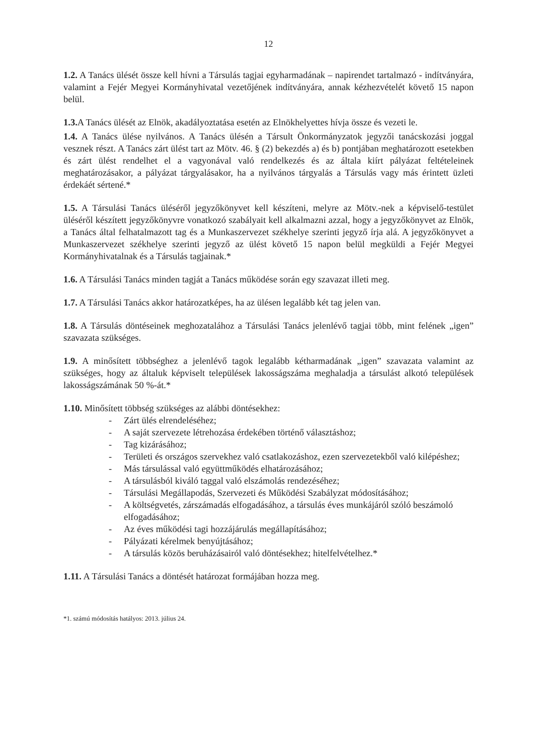12
1.2. A Tanács ülését össze kell hívni a Társulás tagjai egyharmadának – napirendet tartalmazó - indítványára, valamint a Fejér Megyei Kormányhivatal vezetőjének indítványára, annak kézhezvételét követő 15 napon belül.
1.3. A Tanács ülését az Elnök, akadályoztatása esetén az Elnökhelyettes hívja össze és vezeti le.
1.4. A Tanács ülése nyilvános. A Tanács ülésén a Társult Önkormányzatok jegyzői tanácskozási joggal vesznek részt. A Tanács zárt ülést tart az Mötv. 46. § (2) bekezdés a) és b) pontjában meghatározott esetekben és zárt ülést rendelhet el a vagyonával való rendelkezés és az általa kiírt pályázat feltételeinek meghatározásakor, a pályázat tárgyalásakor, ha a nyilvános tárgyalás a Társulás vagy más érintett üzleti érdekáét sértené.*
1.5. A Társulási Tanács üléséről jegyzőkönyvet kell készíteni, melyre az Mötv.-nek a képviselő-testület üléséről készített jegyzőkönyvre vonatkozó szabályait kell alkalmazni azzal, hogy a jegyzőkönyvet az Elnök, a Tanács által felhatalmazott tag és a Munkaszervezet székhelye szerinti jegyző írja alá. A jegyzőkönyvet a Munkaszervezet székhelye szerinti jegyző az ülést követő 15 napon belül megküldi a Fejér Megyei Kormányhivatalnak és a Társulás tagjainak.*
1.6. A Társulási Tanács minden tagját a Tanács működése során egy szavazat illeti meg.
1.7. A Társulási Tanács akkor határozatképes, ha az ülésen legalább két tag jelen van.
1.8. A Társulás döntéseinek meghozatalához a Társulási Tanács jelenlévő tagjai több, mint felének „igen” szavazata szükséges.
1.9. A minősített többséghez a jelenlévő tagok legalább kétharmadának „igen” szavazata valamint az szükséges, hogy az általuk képviselt települések lakosságszáma meghaladja a társulást alkotó települések lakosságszámának 50 %-át.*
1.10. Minősített többség szükséges az alábbi döntésekhez:
- Zárt ülés elrendeléséhez;
- A saját szervezete létrehozása érdekében történő választáshoz;
- Tag kizárásához;
- Területi és országos szervekhez való csatlakozáshoz, ezen szervezetekből való kilépéshez;
- Más társulással való együttműködés elhatározásához;
- A társulásból kiváló taggal való elszámolás rendezéséhez;
- Társulási Megállapodás, Szervezeti és Működési Szabályzat módosításához;
- A költségvetés, zárszámadás elfogadásához, a társulás éves munkájáról szóló beszámoló elfogadásához;
- Az éves működési tagi hozzájárulás megállapításához;
- Pályázati kérelmek benyújtásához;
- A társulás közös beruházásairól való döntésekhez; hitelfelvételhez.*
1.11. A Társulási Tanács a döntését határozat formájában hozza meg.
*1. számú módosítás hatályos: 2013. július 24.